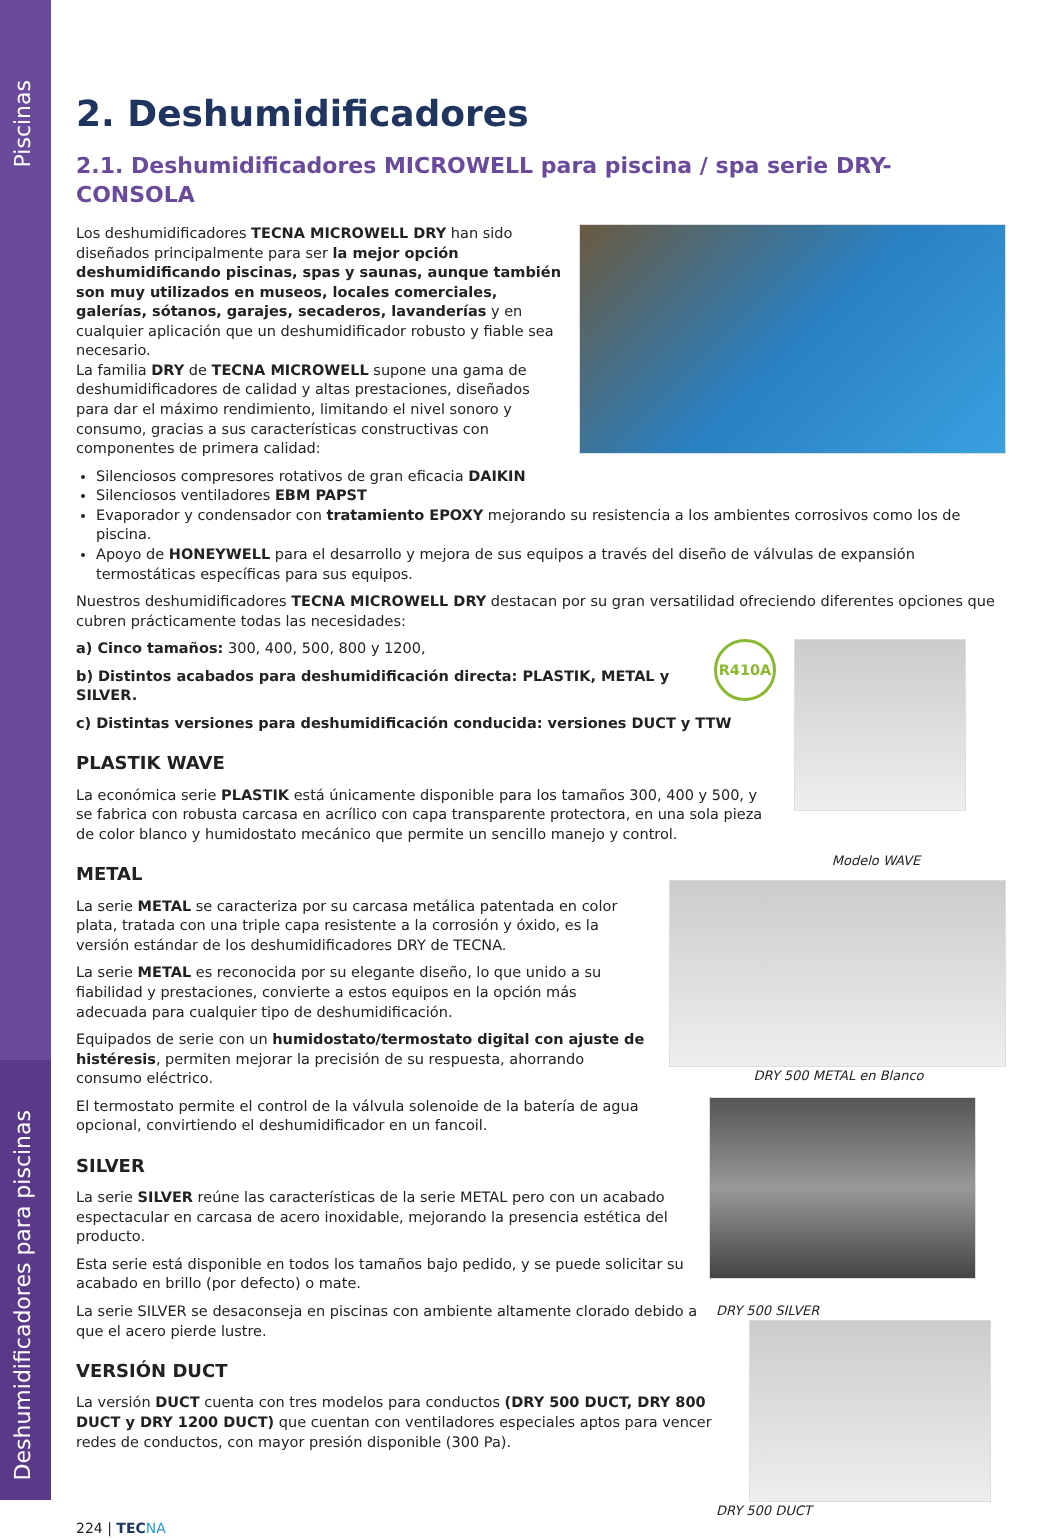Piscinas
Deshumidificadores para piscinas
2. Deshumidificadores
2.1. Deshumidificadores MICROWELL para piscina / spa serie DRY-CONSOLA
Los deshumidificadores TECNA MICROWELL DRY han sido diseñados principalmente para ser la mejor opción deshumidificando piscinas, spas y saunas, aunque también son muy utilizados en museos, locales comerciales, galerías, sótanos, garajes, secaderos, lavanderías y en cualquier aplicación que un deshumidificador robusto y fiable sea necesario.
La familia DRY de TECNA MICROWELL supone una gama de deshumidificadores de calidad y altas prestaciones, diseñados para dar el máximo rendimiento, limitando el nivel sonoro y consumo, gracias a sus características constructivas con componentes de primera calidad:
Silenciosos compresores rotativos de gran eficacia DAIKIN
Silenciosos ventiladores EBM PAPST
Evaporador y condensador con tratamiento EPOXY mejorando su resistencia a los ambientes corrosivos como los de piscina.
Apoyo de HONEYWELL para el desarrollo y mejora de sus equipos a través del diseño de válvulas de expansión termostáticas específicas para sus equipos.
Nuestros deshumidificadores TECNA MICROWELL DRY destacan por su gran versatilidad ofreciendo diferentes opciones que cubren prácticamente todas las necesidades:
R410A
a) Cinco tamaños: 300, 400, 500, 800 y 1200,
b) Distintos acabados para deshumidificación directa: PLASTIK, METAL y SILVER.
c) Distintas versiones para deshumidificación conducida: versiones DUCT y TTW
PLASTIK WAVE
La económica serie PLASTIK está únicamente disponible para los tamaños 300, 400 y 500, y se fabrica con robusta carcasa en acrílico con capa transparente protectora, en una sola pieza de color blanco y humidostato mecánico que permite un sencillo manejo y control.
Modelo WAVE
METAL
La serie METAL se caracteriza por su carcasa metálica patentada en color plata, tratada con una triple capa resistente a la corrosión y óxido, es la versión estándar de los deshumidificadores DRY de TECNA.
La serie METAL es reconocida por su elegante diseño, lo que unido a su fiabilidad y prestaciones, convierte a estos equipos en la opción más adecuada para cualquier tipo de deshumidificación.
DRY 500 METAL en Blanco
Equipados de serie con un humidostato/termostato digital con ajuste de histéresis, permiten mejorar la precisión de su respuesta, ahorrando consumo eléctrico.
El termostato permite el control de la válvula solenoide de la batería de agua opcional, convirtiendo el deshumidificador en un fancoil.
SILVER
La serie SILVER reúne las características de la serie METAL pero con un acabado espectacular en carcasa de acero inoxidable, mejorando la presencia estética del producto.
Esta serie está disponible en todos los tamaños bajo pedido, y se puede solicitar su acabado en brillo (por defecto) o mate.
DRY 500 SILVER
La serie SILVER se desaconseja en piscinas con ambiente altamente clorado debido a que el acero pierde lustre.
VERSIÓN DUCT
La versión DUCT cuenta con tres modelos para conductos (DRY 500 DUCT, DRY 800 DUCT y DRY 1200 DUCT) que cuentan con ventiladores especiales aptos para vencer redes de conductos, con mayor presión disponible (300 Pa).
DRY 500 DUCT
224 | TEC NA